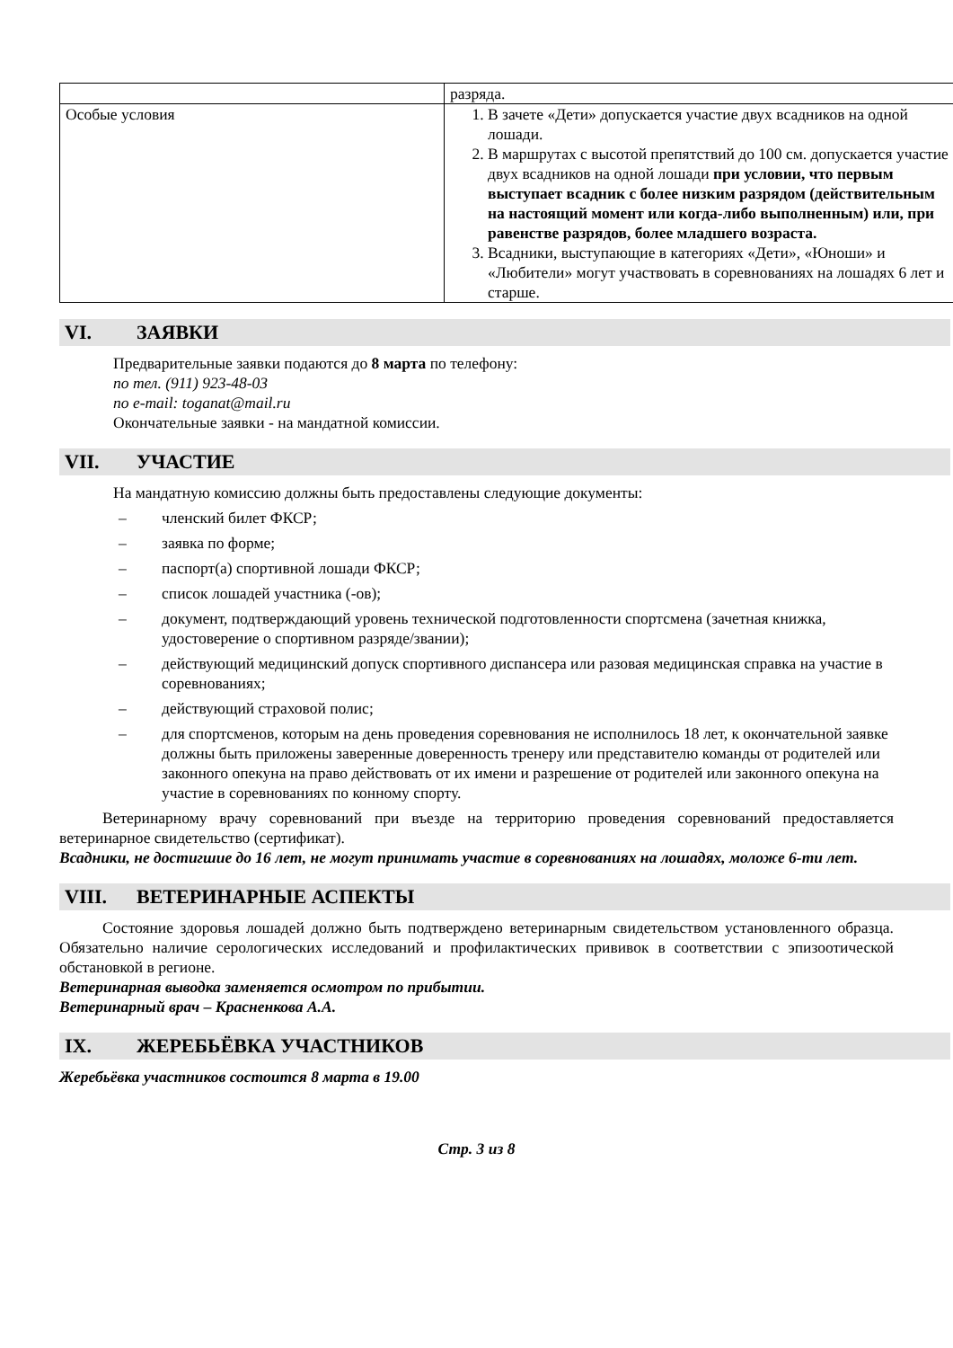| | разряда. |
| Особые условия | 1. В зачете «Дети» допускается участие двух всадников на одной лошади. 2. В маршрутах с высотой препятствий до 100 см. допускается участие двух всадников на одной лошади при условии, что первым выступает всадник с более низким разрядом (действительным на настоящий момент или когда-либо выполненным) или, при равенстве разрядов, более младшего возраста. 3. Всадники, выступающие в категориях «Дети», «Юноши» и «Любители» могут участвовать в соревнованиях на лошадях 6 лет и старше. |
VI. ЗАЯВКИ
Предварительные заявки подаются до 8 марта по телефону:
по тел. (911) 923-48-03
по e-mail: toganat@mail.ru
Окончательные заявки - на мандатной комиссии.
VII. УЧАСТИЕ
На мандатную комиссию должны быть предоставлены следующие документы:
– членский билет ФКСР;
– заявка по форме;
– паспорт(а) спортивной лошади ФКСР;
– список лошадей участника (-ов);
– документ, подтверждающий уровень технической подготовленности спортсмена (зачетная книжка, удостоверение о спортивном разряде/звании);
– действующий медицинский допуск спортивного диспансера или разовая медицинская справка на участие в соревнованиях;
– действующий страховой полис;
– для спортсменов, которым на день проведения соревнования не исполнилось 18 лет, к окончательной заявке должны быть приложены заверенные доверенность тренеру или представителю команды от родителей или законного опекуна на право действовать от их имени и разрешение от родителей или законного опекуна на участие в соревнованиях по конному спорту.
Ветеринарному врачу соревнований при въезде на территорию проведения соревнований предоставляется ветеринарное свидетельство (сертификат).
Всадники, не достигшие до 16 лет, не могут принимать участие в соревнованиях на лошадях, моложе 6-ти лет.
VIII. ВЕТЕРИНАРНЫЕ АСПЕКТЫ
Состояние здоровья лошадей должно быть подтверждено ветеринарным свидетельством установленного образца. Обязательно наличие серологических исследований и профилактических прививок в соответствии с эпизоотической обстановкой в регионе.
Ветеринарная выводка заменяется осмотром по прибытии.
Ветеринарный врач – Красненкова А.А.
IX. ЖЕРЕБЬЁВКА УЧАСТНИКОВ
Жеребьёвка участников состоится 8 марта в 19.00
Стр. 3 из 8